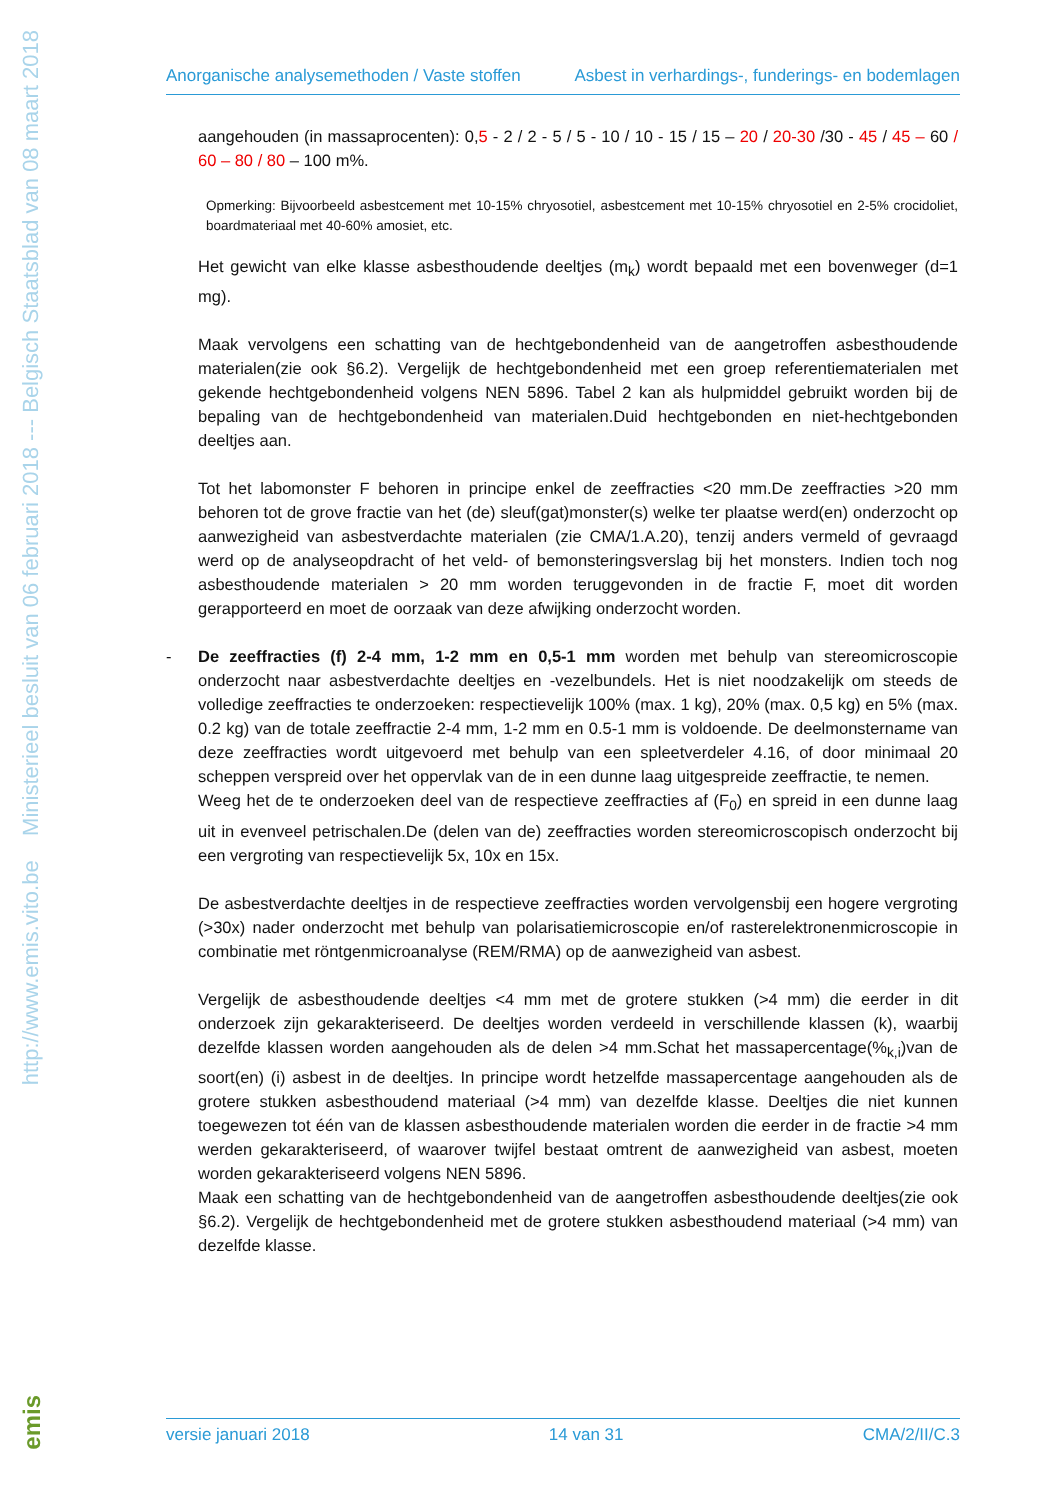http://www.emis.vito.be Ministerieel besluit van 06 februari 2018 --- Belgisch Staatsblad van 08 maart 2018
emis
Anorganische analysemethoden / Vaste stoffen Asbest in verhardings-, funderings- en bodemlagen
aangehouden (in massaprocenten): 0,5 - 2 / 2 - 5 / 5 - 10 / 10 - 15 / 15 – 20 / 20-30 /30 - 45 / 45 – 60 / 60 – 80 / 80 – 100 m%.
Opmerking: Bijvoorbeeld asbestcement met 10-15% chryosotiel, asbestcement met 10-15% chryosotiel en 2-5% crocidoliet, boardmateriaal met 40-60% amosiet, etc.
Het gewicht van elke klasse asbesthoudende deeltjes (m<sub>k</sub>) wordt bepaald met een bovenweger (d=1 mg).
Maak vervolgens een schatting van de hechtgebondenheid van de aangetroffen asbesthoudende materialen(zie ook §6.2). Vergelijk de hechtgebondenheid met een groep referentiematerialen met gekende hechtgebondenheid volgens NEN 5896. Tabel 2 kan als hulpmiddel gebruikt worden bij de bepaling van de hechtgebondenheid van materialen.Duid hechtgebonden en niet-hechtgebonden deeltjes aan.
Tot het labomonster F behoren in principe enkel de zeeffracties <20 mm.De zeeffracties >20 mm behoren tot de grove fractie van het (de) sleuf(gat)monster(s) welke ter plaatse werd(en) onderzocht op aanwezigheid van asbestverdachte materialen (zie CMA/1.A.20), tenzij anders vermeld of gevraagd werd op de analyseopdracht of het veld- of bemonsteringsverslag bij het monsters. Indien toch nog asbesthoudende materialen > 20 mm worden teruggevonden in de fractie F, moet dit worden gerapporteerd en moet de oorzaak van deze afwijking onderzocht worden.
- De zeeffracties (f) 2-4 mm, 1-2 mm en 0,5-1 mm worden met behulp van stereomicroscopie onderzocht naar asbestverdachte deeltjes en -vezelbundels. Het is niet noodzakelijk om steeds de volledige zeeffracties te onderzoeken: respectievelijk 100% (max. 1 kg), 20% (max. 0,5 kg) en 5% (max. 0.2 kg) van de totale zeeffractie 2-4 mm, 1-2 mm en 0.5-1 mm is voldoende. De deelmonstername van deze zeeffracties wordt uitgevoerd met behulp van een spleetverdeler 4.16, of door minimaal 20 scheppen verspreid over het oppervlak van de in een dunne laag uitgespreide zeeffractie, te nemen.
Weeg het de te onderzoeken deel van de respectieve zeeffracties af (F<sub>0</sub>) en spreid in een dunne laag uit in evenveel petrischalen.De (delen van de) zeeffracties worden stereomicroscopisch onderzocht bij een vergroting van respectievelijk 5x, 10x en 15x.
De asbestverdachte deeltjes in de respectieve zeeffracties worden vervolgensbij een hogere vergroting (>30x) nader onderzocht met behulp van polarisatiemicroscopie en/of rasterelektronenmicroscopie in combinatie met röntgenmicroanalyse (REM/RMA) op de aanwezigheid van asbest.
Vergelijk de asbesthoudende deeltjes <4 mm met de grotere stukken (>4 mm) die eerder in dit onderzoek zijn gekarakteriseerd. De deeltjes worden verdeeld in verschillende klassen (k), waarbij dezelfde klassen worden aangehouden als de delen >4 mm.Schat het massapercentage(%<sub>k,i</sub>)van de soort(en) (i) asbest in de deeltjes. In principe wordt hetzelfde massapercentage aangehouden als de grotere stukken asbesthoudend materiaal (>4 mm) van dezelfde klasse. Deeltjes die niet kunnen toegewezen tot één van de klassen asbesthoudende materialen worden die eerder in de fractie >4 mm werden gekarakteriseerd, of waarover twijfel bestaat omtrent de aanwezigheid van asbest, moeten worden gekarakteriseerd volgens NEN 5896.
Maak een schatting van de hechtgebondenheid van de aangetroffen asbesthoudende deeltjes(zie ook §6.2). Vergelijk de hechtgebondenheid met de grotere stukken asbesthoudend materiaal (>4 mm) van dezelfde klasse.
versie januari 2018 14 van 31 CMA/2/II/C.3